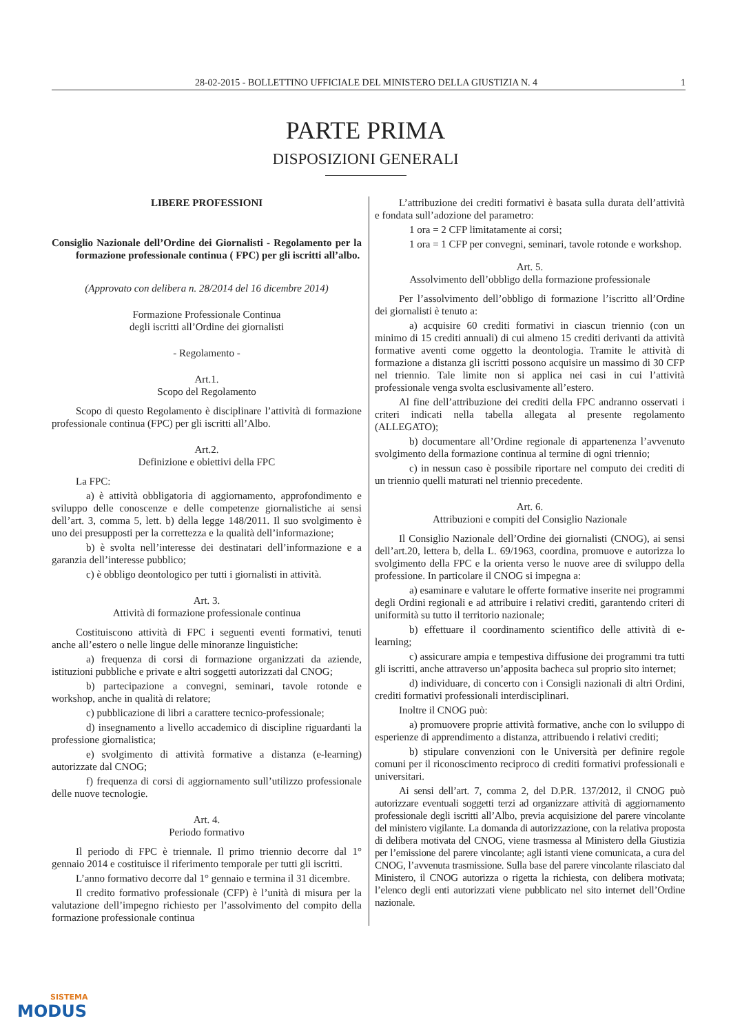28-02-2015 - BOLLETTINO UFFICIALE DEL MINISTERO DELLA GIUSTIZIA N. 4 1
PARTE PRIMA
DISPOSIZIONI GENERALI
LIBERE PROFESSIONI
Consiglio Nazionale dell’Ordine dei Giornalisti - Regolamento per la formazione professionale continua ( FPC) per gli iscritti all’albo.
(Approvato con delibera n. 28/2014 del 16 dicembre 2014)
Formazione Professionale Continua
degli iscritti all’Ordine dei giornalisti
- Regolamento -
Art.1.
Scopo del Regolamento
Scopo di questo Regolamento è disciplinare l’attività di formazione professionale continua (FPC) per gli iscritti all’Albo.
Art.2.
Definizione e obiettivi della FPC
La FPC:
a) è attività obbligatoria di aggiornamento, approfondimento e sviluppo delle conoscenze e delle competenze giornalistiche ai sensi dell’art. 3, comma 5, lett. b) della legge 148/2011. Il suo svolgimento è uno dei presupposti per la correttezza e la qualità dell’informazione;
b) è svolta nell’interesse dei destinatari dell’informazione e a garanzia dell’interesse pubblico;
c) è obbligo deontologico per tutti i giornalisti in attività.
Art. 3.
Attività di formazione professionale continua
Costituiscono attività di FPC i seguenti eventi formativi, tenuti anche all’estero o nelle lingue delle minoranze linguistiche:
a) frequenza di corsi di formazione organizzati da aziende, istituzioni pubbliche e private e altri soggetti autorizzati dal CNOG;
b) partecipazione a convegni, seminari, tavole rotonde e workshop, anche in qualità di relatore;
c) pubblicazione di libri a carattere tecnico-professionale;
d) insegnamento a livello accademico di discipline riguardanti la professione giornalistica;
e) svolgimento di attività formative a distanza (e-learning) autorizzate dal CNOG;
f) frequenza di corsi di aggiornamento sull’utilizzo professionale delle nuove tecnologie.
Art. 4.
Periodo formativo
Il periodo di FPC è triennale. Il primo triennio decorre dal 1° gennaio 2014 e costituisce il riferimento temporale per tutti gli iscritti.
L’anno formativo decorre dal 1° gennaio e termina il 31 dicembre.
Il credito formativo professionale (CFP) è l’unità di misura per la valutazione dell’impegno richiesto per l’assolvimento del compito della formazione professionale continua
L’attribuzione dei crediti formativi è basata sulla durata dell’attività e fondata sull’adozione del parametro:
1 ora = 2 CFP limitatamente ai corsi;
1 ora = 1 CFP per convegni, seminari, tavole rotonde e workshop.
Art. 5.
Assolvimento dell’obbligo della formazione professionale
Per l’assolvimento dell’obbligo di formazione l’iscritto all’Ordine dei giornalisti è tenuto a:
a) acquisire 60 crediti formativi in ciascun triennio (con un minimo di 15 crediti annuali) di cui almeno 15 crediti derivanti da attività formative aventi come oggetto la deontologia. Tramite le attività di formazione a distanza gli iscritti possono acquisire un massimo di 30 CFP nel triennio. Tale limite non si applica nei casi in cui l’attività professionale venga svolta esclusivamente all’estero.
Al fine dell’attribuzione dei crediti della FPC andranno osservati i criteri indicati nella tabella allegata al presente regolamento (ALLEGATO);
b) documentare all’Ordine regionale di appartenenza l’avvenuto svolgimento della formazione continua al termine di ogni triennio;
c) in nessun caso è possibile riportare nel computo dei crediti di un triennio quelli maturati nel triennio precedente.
Art. 6.
Attribuzioni e compiti del Consiglio Nazionale
Il Consiglio Nazionale dell’Ordine dei giornalisti (CNOG), ai sensi dell’art.20, lettera b, della L. 69/1963, coordina, promuove e autorizza lo svolgimento della FPC e la orienta verso le nuove aree di sviluppo della professione. In particolare il CNOG si impegna a:
a) esaminare e valutare le offerte formative inserite nei programmi degli Ordini regionali e ad attribuire i relativi crediti, garantendo criteri di uniformità su tutto il territorio nazionale;
b) effettuare il coordinamento scientifico delle attività di e-learning;
c) assicurare ampia e tempestiva diffusione dei programmi tra tutti gli iscritti, anche attraverso un’apposita bacheca sul proprio sito internet;
d) individuare, di concerto con i Consigli nazionali di altri Ordini, crediti formativi professionali interdisciplinari.
Inoltre il CNOG può:
a) promuovere proprie attività formative, anche con lo sviluppo di esperienze di apprendimento a distanza, attribuendo i relativi crediti;
b) stipulare convenzioni con le Università per definire regole comuni per il riconoscimento reciproco di crediti formativi professionali e universitari.
Ai sensi dell’art. 7, comma 2, del D.P.R. 137/2012, il CNOG può autorizzare eventuali soggetti terzi ad organizzare attività di aggiornamento professionale degli iscritti all’Albo, previa acquisizione del parere vincolante del ministero vigilante. La domanda di autorizzazione, con la relativa proposta di delibera motivata del CNOG, viene trasmessa al Ministero della Giustizia per l’emissione del parere vincolante; agli istanti viene comunicata, a cura del CNOG, l’avvenuta trasmissione. Sulla base del parere vincolante rilasciato dal Ministero, il CNOG autorizza o rigetta la richiesta, con delibera motivata; l’elenco degli enti autorizzati viene pubblicato nel sito internet dell’Ordine nazionale.
SISTEMA
MODUS